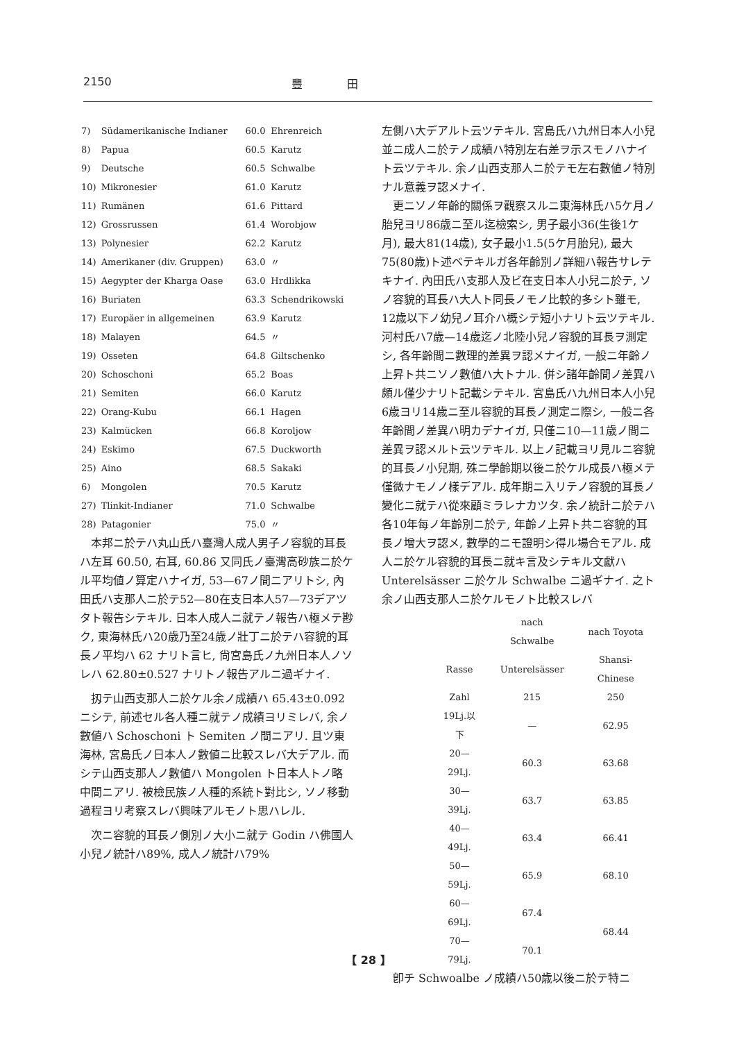2150 豐　　　　田
| 7) | Südamerikanische Indianer | 60.0 | Ehrenreich |
| 8) | Papua | 60.5 | Karutz |
| 9) | Deutsche | 60.5 | Schwalbe |
| 10) | Mikronesier | 61.0 | Karutz |
| 11) | Rumänen | 61.6 | Pittard |
| 12) | Grossrussen | 61.4 | Worobjow |
| 13) | Polynesier | 62.2 | Karutz |
| 14) | Amerikaner (div. Gruppen) | 63.0 | 〃 |
| 15) | Aegypter der Kharga Oase | 63.0 | Hrdlikka |
| 16) | Buriaten | 63.3 | Schendrikowski |
| 17) | Europäer in allgemeinen | 63.9 | Karutz |
| 18) | Malayen | 64.5 | 〃 |
| 19) | Osseten | 64.8 | Giltschenko |
| 20) | Schoschoni | 65.2 | Boas |
| 21) | Semiten | 66.0 | Karutz |
| 22) | Orang-Kubu | 66.1 | Hagen |
| 23) | Kalmücken | 66.8 | Koroljow |
| 24) | Eskimo | 67.5 | Duckworth |
| 25) | Aino | 68.5 | Sakaki |
| 6) | Mongolen | 70.5 | Karutz |
| 27) | Tlinkit-Indianer | 71.0 | Schwalbe |
| 28) | Patagonier | 75.0 | 〃 |
本邦ニ於テハ丸山氏ハ臺灣人成人男子ノ容貌的耳長ハ左耳 60.50, 右耳, 60.86 又同氏ノ臺灣高砂族ニ於ケル平均値ノ算定ハナイガ, 53—67ノ間ニアリトシ, 內田氏ハ支那人ニ於テ52—80在支日本人57—73デアツタト報告シテキル. 日本人成人ニ就テノ報告ハ極メテ尠ク, 東海林氏ハ20歳乃至24歳ノ壯丁ニ於テハ容貌的耳長ノ平均ハ 62 ナリト言ヒ, 尙宮島氏ノ九州日本人ノソレハ 62.80±0.527 ナリトノ報告アルニ過ギナイ.
扨テ山西支那人ニ於ケル余ノ成績ハ 65.43±0.092 ニシテ, 前述セル各人種ニ就テノ成績ヨリミレバ, 余ノ數値ハ Schoschoni ト Semiten ノ間ニアリ. 且ツ東海林, 宮島氏ノ日本人ノ數値ニ比較スレバ大デアル. 而シテ山西支那人ノ數値ハ Mongolen ト日本人トノ略中間ニアリ. 被檢民族ノ人種的系統ト對比シ, ソノ移動過程ヨリ考察スレバ興味アルモノト思ハレル.
次ニ容貌的耳長ノ側別ノ大小ニ就テ Godin ハ佛國人小兒ノ統計ハ89%, 成人ノ統計ハ79%
左側ハ大デアルト云ツテキル. 宮島氏ハ九州日本人小兒並ニ成人ニ於テノ成績ハ特別左右差ヲ示スモノハナイト云ツテキル. 余ノ山西支那人ニ於テモ左右數値ノ特別ナル意義ヲ認メナイ.
更ニソノ年齡的關係ヲ觀察スルニ東海林氏ハ5ケ月ノ胎兒ヨリ86歳ニ至ル迄檢索シ, 男子最小36(生後1ケ月), 最大81(14歳), 女子最小1.5(5ケ月胎兒), 最大75(80歳)ト述ベテキルガ各年齡別ノ詳細ハ報告サレテキナイ. 內田氏ハ支那人及ビ在支日本人小兒ニ於テ, ソノ容貌的耳長ハ大人ト同長ノモノ比較的多シト雖モ, 12歳以下ノ幼兒ノ耳介ハ概シテ短小ナリト云ツテキル. 河村氏ハ7歳—14歳迄ノ北陸小兒ノ容貌的耳長ヲ測定シ, 各年齡間ニ數理的差異ヲ認メナイガ, 一般ニ年齡ノ上昇ト共ニソノ數値ハ大トナル. 併シ諸年齡間ノ差異ハ頗ル僅少ナリト記載シテキル. 宮島氏ハ九州日本人小兒6歳ヨリ14歳ニ至ル容貌的耳長ノ測定ニ際シ, 一般ニ各年齡間ノ差異ハ明カデナイガ, 只僅ニ10—11歳ノ間ニ差異ヲ認メルト云ツテキル. 以上ノ記載ヨリ見ルニ容貌的耳長ノ小兒期, 殊ニ學齡期以後ニ於ケル成長ハ極メテ僅微ナモノノ樣デアル. 成年期ニ入リテノ容貌的耳長ノ變化ニ就テハ從來顧ミラレナカツタ. 余ノ統計ニ於テハ各10年每ノ年齡別ニ於テ, 年齡ノ上昇ト共ニ容貌的耳長ノ增大ヲ認メ, 數學的ニモ證明シ得ル場合モアル. 成人ニ於ケル容貌的耳長ニ就キ言及シテキル文獻ハ Unterelsässer ニ於ケル Schwalbe ニ過ギナイ. 之ト余ノ山西支那人ニ於ケルモノト比較スレバ
| | nach Schwalbe | nach Toyota |
| --- | --- | --- |
| Rasse | Unterelsässer | Shansi-Chinese |
| Zahl | 215 | 250 |
| 19Lj.以下 | — | 62.95 |
| 20—29Lj. | 60.3 | 63.68 |
| 30—39Lj. | 63.7 | 63.85 |
| 40—49Lj. | 63.4 | 66.41 |
| 50—59Lj. | 65.9 | 68.10 |
| 60—69Lj. | 67.4 | 68.44 |
| 70—79Lj. | 70.1 | |
卽チ Schwoalbe ノ成績ハ50歳以後ニ於テ特ニ
【 28 】